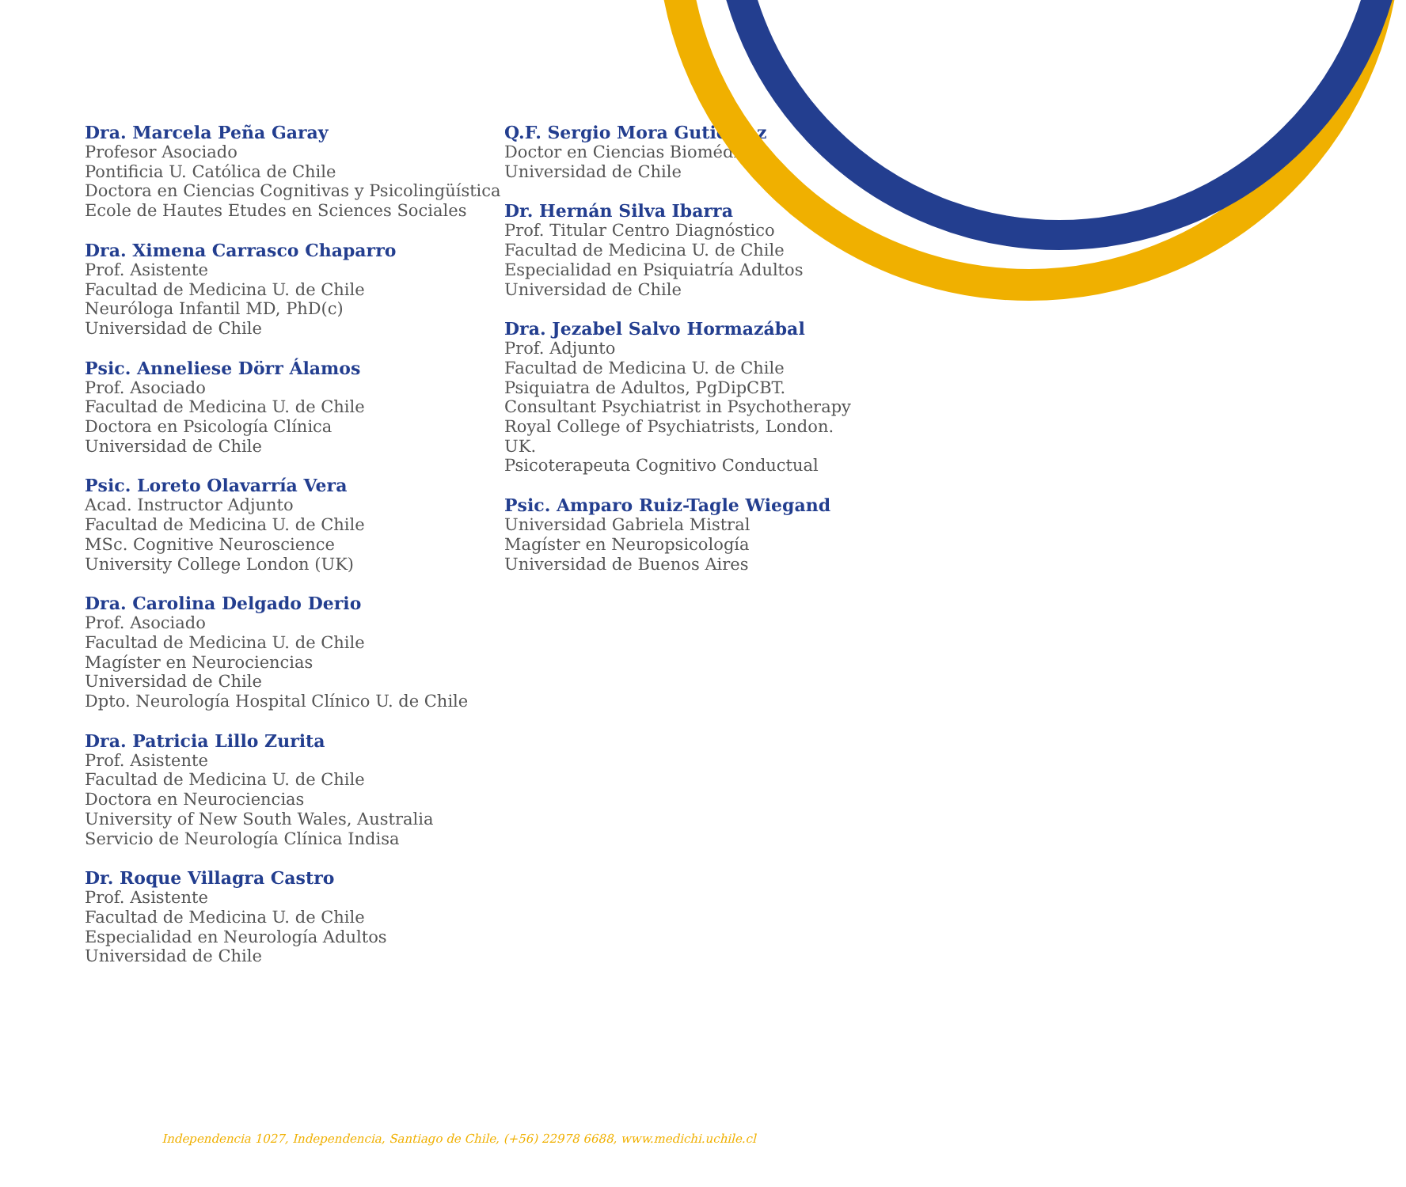Dra. Marcela Peña Garay
Profesor Asociado
Pontificia U. Católica de Chile
Doctora en Ciencias Cognitivas y Psicolingüística
Ecole de Hautes Etudes en Sciences Sociales
Dra. Ximena Carrasco Chaparro
Prof. Asistente
Facultad de Medicina U. de Chile
Neuróloga Infantil MD, PhD(c)
Universidad de Chile
Psic. Anneliese Dörr Álamos
Prof. Asociado
Facultad de Medicina U. de Chile
Doctora en Psicología Clínica
Universidad de Chile
Psic. Loreto Olavarría Vera
Acad. Instructor Adjunto
Facultad de Medicina U. de Chile
MSc. Cognitive Neuroscience
University College London (UK)
Dra. Carolina Delgado Derio
Prof. Asociado
Facultad de Medicina U. de Chile
Magíster en Neurociencias
Universidad de Chile
Dpto. Neurología Hospital Clínico U. de Chile
Dra. Patricia Lillo Zurita
Prof. Asistente
Facultad de Medicina U. de Chile
Doctora en Neurociencias
University of New South Wales, Australia
Servicio de Neurología Clínica Indisa
Dr. Roque Villagra Castro
Prof. Asistente
Facultad de Medicina U. de Chile
Especialidad en Neurología Adultos
Universidad de Chile
Q.F. Sergio Mora Gutiérrez
Doctor en Ciencias Biomédicas
Universidad de Chile
Dr. Hernán Silva Ibarra
Prof. Titular Centro Diagnóstico
Facultad de Medicina U. de Chile
Especialidad en Psiquiatría Adultos
Universidad de Chile
Dra. Jezabel Salvo Hormazábal
Prof. Adjunto
Facultad de Medicina U. de Chile
Psiquiatra de Adultos, PgDipCBT.
Consultant Psychiatrist in Psychotherapy
Royal College of Psychiatrists, London. UK.
Psicoterapeuta Cognitivo Conductual
Psic. Amparo Ruiz-Tagle Wiegand
Universidad Gabriela Mistral
Magíster en Neuropsicología
Universidad de Buenos Aires
Independencia 1027, Independencia, Santiago de Chile, (+56) 22978 6688, www.medichi.uchile.cl